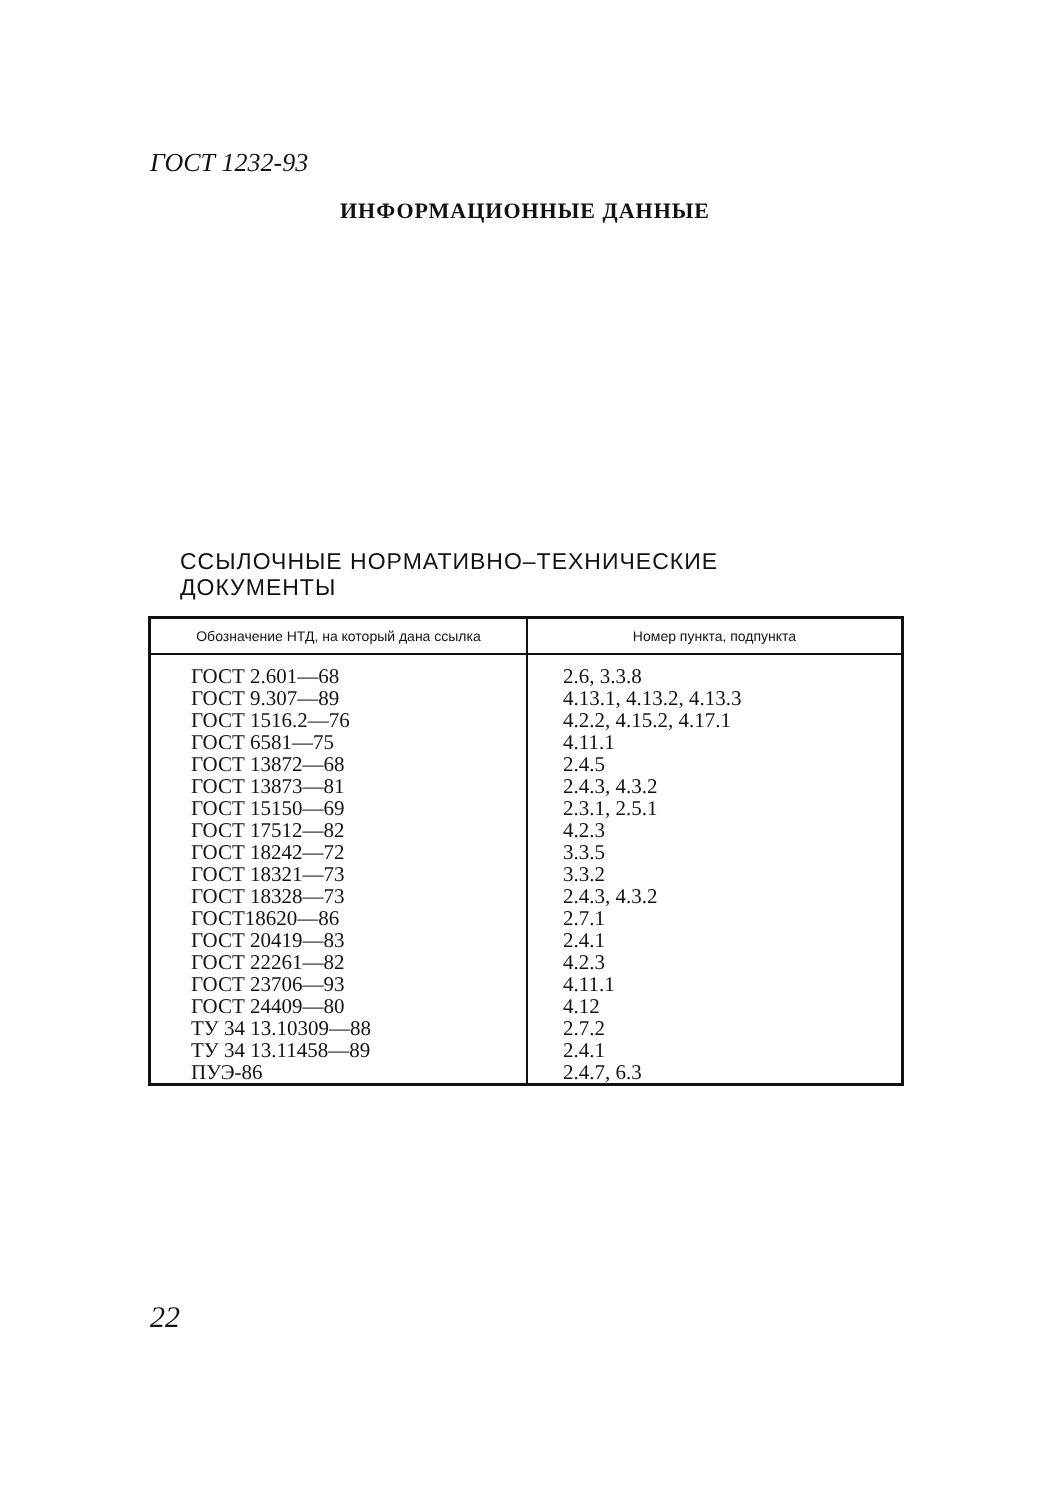ГОСТ 1232-93
ИНФОРМАЦИОННЫЕ ДАННЫЕ
ССЫЛОЧНЫЕ НОРМАТИВНО–ТЕХНИЧЕСКИЕ
ДОКУМЕНТЫ
| Обозначение НТД, на который дана ссылка | Номер пункта, подпункта |
| --- | --- |
| ГОСТ 2.601—68 | 2.6, 3.3.8 |
| ГОСТ 9.307—89 | 4.13.1, 4.13.2, 4.13.3 |
| ГОСТ 1516.2—76 | 4.2.2, 4.15.2, 4.17.1 |
| ГОСТ 6581—75 | 4.11.1 |
| ГОСТ 13872—68 | 2.4.5 |
| ГОСТ 13873—81 | 2.4.3, 4.3.2 |
| ГОСТ 15150—69 | 2.3.1, 2.5.1 |
| ГОСТ 17512—82 | 4.2.3 |
| ГОСТ 18242—72 | 3.3.5 |
| ГОСТ 18321—73 | 3.3.2 |
| ГОСТ 18328—73 | 2.4.3, 4.3.2 |
| ГОСТ18620—86 | 2.7.1 |
| ГОСТ 20419—83 | 2.4.1 |
| ГОСТ 22261—82 | 4.2.3 |
| ГОСТ 23706—93 | 4.11.1 |
| ГОСТ 24409—80 | 4.12 |
| ТУ 34 13.10309—88 | 2.7.2 |
| ТУ 34 13.11458—89 | 2.4.1 |
| ПУЭ-86 | 2.4.7, 6.3 |
22